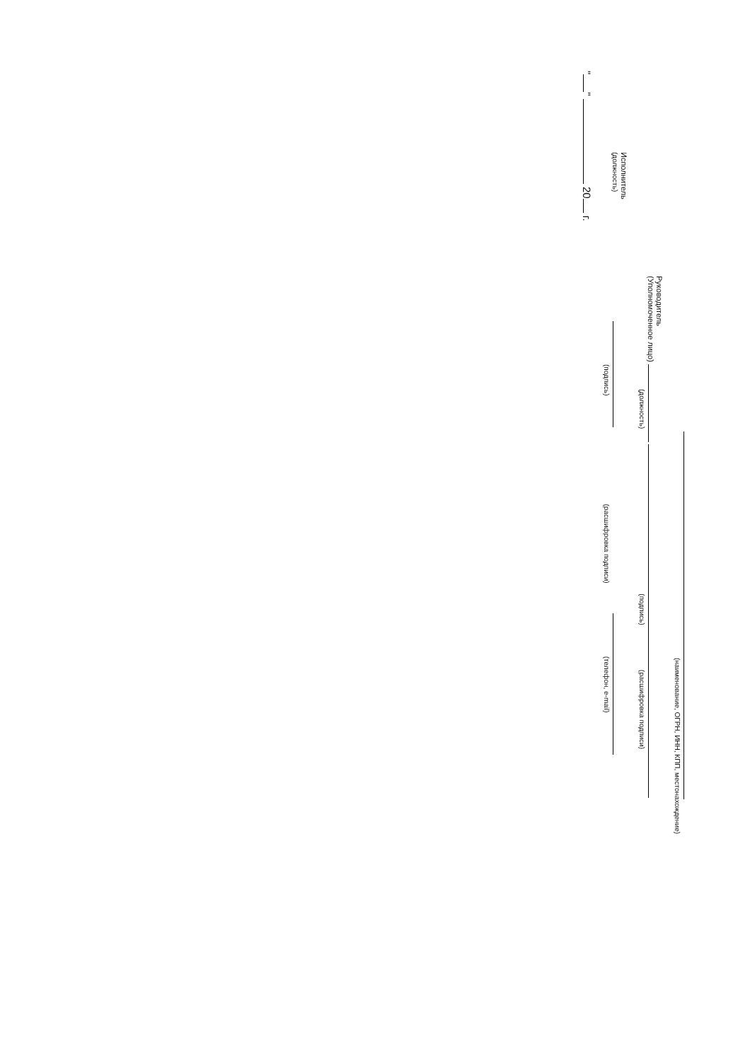(наименование, ОГРН, ИНН, КПП, местонахождение)
Руководитель
(Уполномоченное лицо)
(должность) (подпись) (расшифровка подписи)
Исполнитель
(должность)
(подпись) (расшифровка подписи) (телефон, e-mail)
" " 20 г.